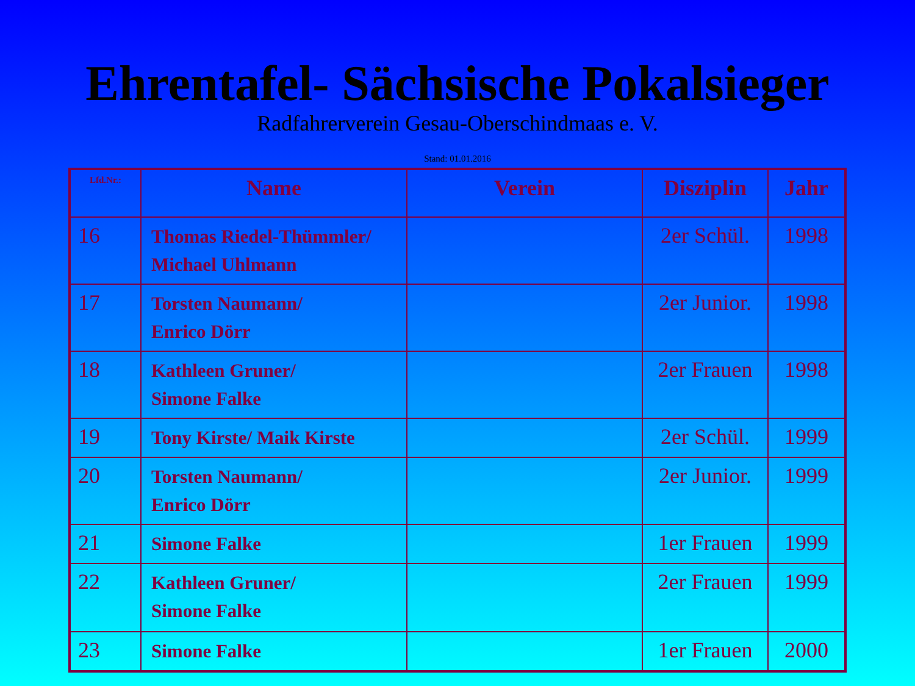Ehrentafel- Sächsische Pokalsieger
Radfahrerverein Gesau-Oberschindmaas e. V.
Stand: 01.01.2016
| Lfd.Nr.: | Name | Verein | Disziplin | Jahr |
| --- | --- | --- | --- | --- |
| 16 | Thomas Riedel-Thümmler/ Michael Uhlmann | | 2er Schül. | 1998 |
| 17 | Torsten Naumann/ Enrico Dörr | | 2er Junior. | 1998 |
| 18 | Kathleen Gruner/ Simone Falke | | 2er Frauen | 1998 |
| 19 | Tony Kirste/ Maik Kirste | | 2er Schül. | 1999 |
| 20 | Torsten Naumann/ Enrico Dörr | | 2er Junior. | 1999 |
| 21 | Simone Falke | | 1er Frauen | 1999 |
| 22 | Kathleen Gruner/ Simone Falke | | 2er Frauen | 1999 |
| 23 | Simone Falke | | 1er Frauen | 2000 |